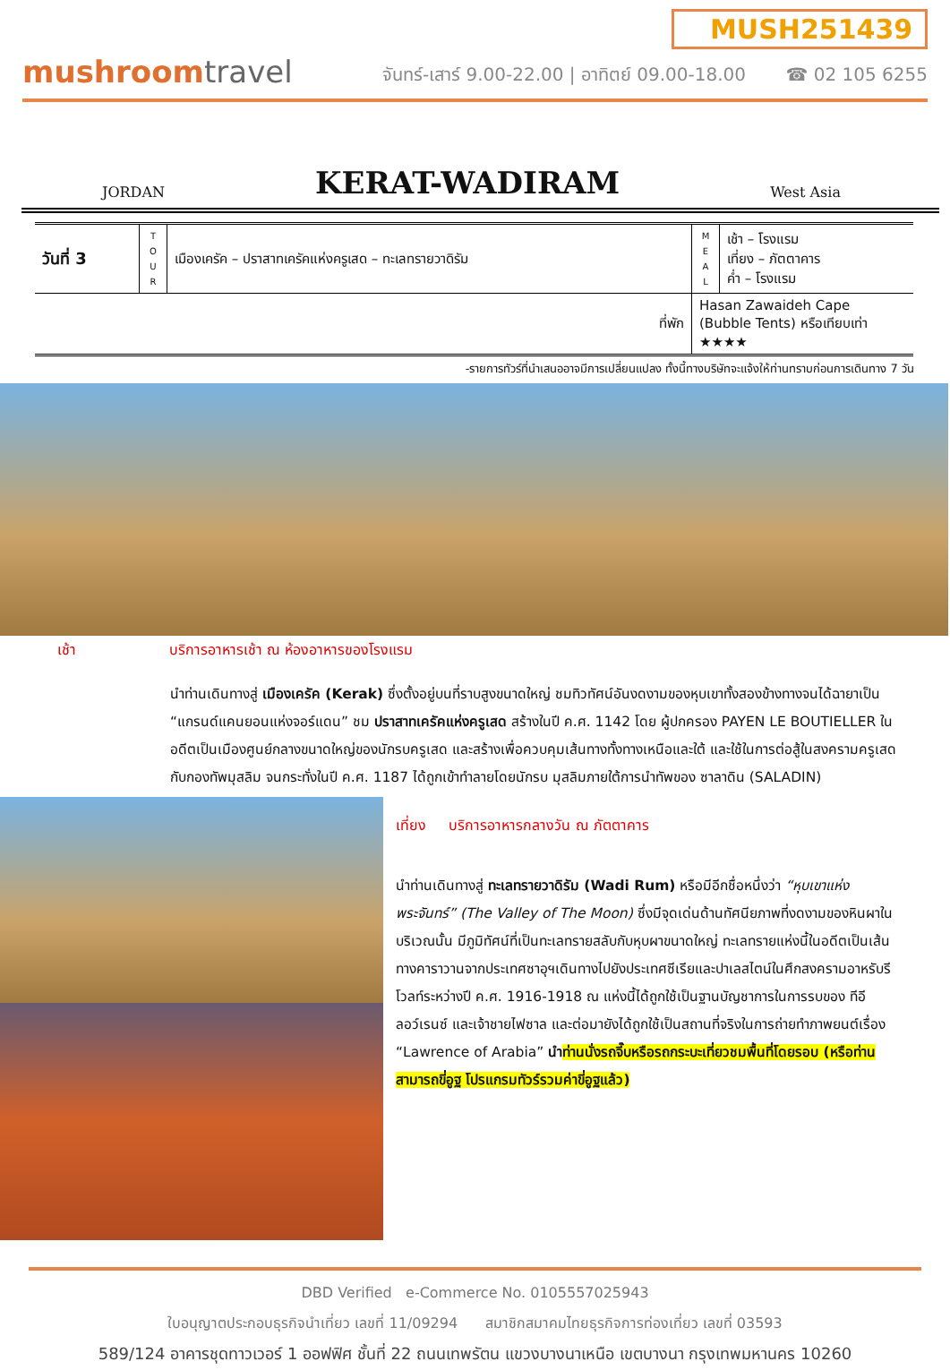mushroomtravel
MUSH251439
จันทร์-เสาร์ 9.00-22.00 | อาทิตย์ 09.00-18.00 ☎ 02 105 6255
JORDAN
KERAT-WADIRAM
West Asia
| วันที่ 3 | T O U R | เมืองเครัค – ปราสาทเครัคแห่งครูเสด – ทะเลทรายวาดิรัม | M E A L | เช้า – โรงแรม เที่ยง – ภัตตาคาร ค่ำ – โรงแรม |
| ที่พัก | | | Hasan Zawaideh Cape (Bubble Tents) หรือเทียบเท่า ★★★★ | |
-รายการทัวร์ที่นำเสนออาจมีการเปลี่ยนแปลง ทั้งนี้ทางบริษัทจะแจ้งให้ท่านทราบก่อนการเดินทาง 7 วัน
เช้า บริการอาหารเช้า ณ ห้องอาหารของโรงแรม
นำท่านเดินทางสู่ เมืองเครัค (Kerak) ซึ่งตั้งอยู่บนที่ราบสูงขนาดใหญ่ ชมทิวทัศน์อันงดงามของหุบเขาทั้งสองข้างทางจนได้ฉายาเป็น “แกรนด์แคนยอนแห่งจอร์แดน” ชม ปราสาทเครัคแห่งครูเสด สร้างในปี ค.ศ. 1142 โดย ผู้ปกครอง PAYEN LE BOUTIELLER ในอดีตเป็นเมืองศูนย์กลางขนาดใหญ่ของนักรบครูเสด และสร้างเพื่อควบคุมเส้นทางทั้งทางเหนือและใต้ และใช้ในการต่อสู้ในสงครามครูเสดกับกองทัพมุสลิม จนกระทั่งในปี ค.ศ. 1187 ได้ถูกเข้าทำลายโดยนักรบ มุสลิมภายใต้การนำทัพของ ซาลาดิน (SALADIN)
เที่ยง บริการอาหารกลางวัน ณ ภัตตาคาร
นำท่านเดินทางสู่ ทะเลทรายวาดิรัม (Wadi Rum) หรือมีอีกชื่อหนึ่งว่า “หุบเขาแห่งพระจันทร์” (The Valley of The Moon) ซึ่งมีจุดเด่นด้านทัศนียภาพที่งดงามของหินผาในบริเวณนั้น มีภูมิทัศน์ที่เป็นทะเลทรายสลับกับหุบผาขนาดใหญ่ ทะเลทรายแห่งนี้ในอดีตเป็นเส้นทางคาราวานจากประเทศซาอุฯเดินทางไปยังประเทศซีเรียและปาเลสไตน์ในศึกสงครามอาหรับรีโวลท์ระหว่างปี ค.ศ. 1916-1918 ณ แห่งนี้ได้ถูกใช้เป็นฐานบัญชาการในการรบของ ทีอี ลอว์เรนซ์ และเจ้าชายไฟซาล และต่อมายังได้ถูกใช้เป็นสถานที่จริงในการถ่ายทำภาพยนต์เรื่อง “Lawrence of Arabia” นำ ท่านนั่งรถจี๊บหรือรถกระบะเที่ยวชมพื้นที่โดยรอบ (หรือท่านสามารถขี่อูฐ โปรแกรมทัวร์รวมค่าขี่อูฐแล้ว)
DBD Verified e-Commerce No. 0105557025943
ใบอนุญาตประกอบธุรกิจนำเที่ยว เลขที่ 11/09294 สมาชิกสมาคมไทยธุรกิจการท่องเที่ยว เลขที่ 03593
589/124 อาคารชุดทาวเวอร์ 1 ออฟฟิศ ชั้นที่ 22 ถนนเทพรัตน แขวงบางนาเหนือ เขตบางนา กรุงเทพมหานคร 10260